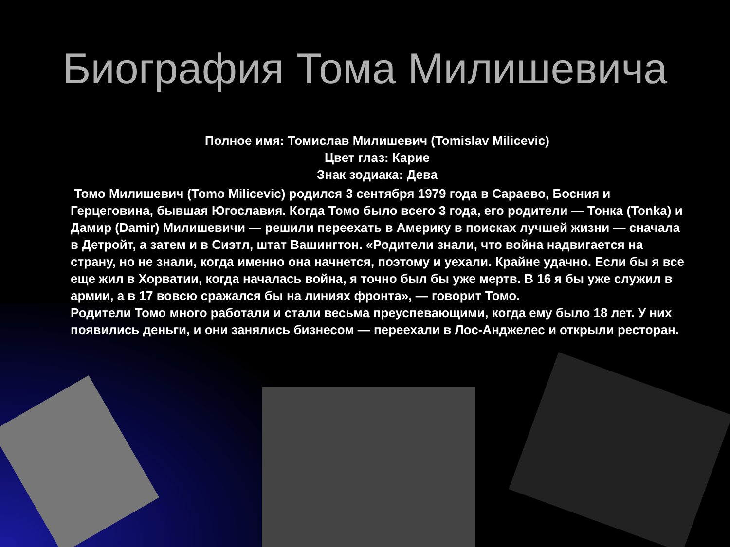Биография Тома Милишевича
Полное имя: Томислав Милишевич (Tomislav Milicevic)
Цвет глаз: Карие
Знак зодиака: Дева
Томо Милишевич (Tomo Milicevic) родился 3 сентября 1979 года в Сараево, Босния и Герцеговина, бывшая Югославия. Когда Томо было всего 3 года, его родители — Тонка (Tonka) и Дамир (Damir) Милишевичи — решили переехать в Америку в поисках лучшей жизни — сначала в Детройт, а затем и в Сиэтл, штат Вашингтон. «Родители знали, что война надвигается на страну, но не знали, когда именно она начнется, поэтому и уехали. Крайне удачно. Если бы я все еще жил в Хорватии, когда началась война, я точно был бы уже мертв. В 16 я бы уже служил в армии, а в 17 вовсю сражался бы на линиях фронта», — говорит Томо.
Родители Томо много работали и стали весьма преуспевающими, когда ему было 18 лет. У них появились деньги, и они занялись бизнесом — переехали в Лос-Анджелес и открыли ресторан.